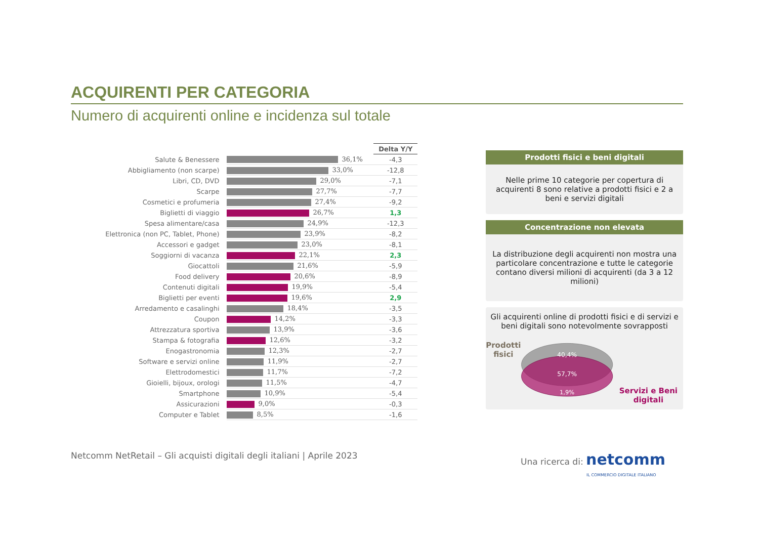ACQUIRENTI PER CATEGORIA
Numero di acquirenti online e incidenza sul totale
| | | Delta Y/Y |
| Salute & Benessere | 36,1% | -4,3 |
| Abbigliamento (non scarpe) | 33,0% | -12,8 |
| Libri, CD, DVD | 29,0% | -7,1 |
| Scarpe | 27,7% | -7,7 |
| Cosmetici e profumeria | 27,4% | -9,2 |
| Biglietti di viaggio | 26,7% | 1,3 |
| Spesa alimentare/casa | 24,9% | -12,3 |
| Elettronica (non PC, Tablet, Phone) | 23,9% | -8,2 |
| Accessori e gadget | 23,0% | -8,1 |
| Soggiorni di vacanza | 22,1% | 2,3 |
| Giocattoli | 21,6% | -5,9 |
| Food delivery | 20,6% | -8,9 |
| Contenuti digitali | 19,9% | -5,4 |
| Biglietti per eventi | 19,6% | 2,9 |
| Arredamento e casalinghi | 18,4% | -3,5 |
| Coupon | 14,2% | -3,3 |
| Attrezzatura sportiva | 13,9% | -3,6 |
| Stampa & fotografia | 12,6% | -3,2 |
| Enogastronomia | 12,3% | -2,7 |
| Software e servizi online | 11,9% | -2,7 |
| Elettrodomestici | 11,7% | -7,2 |
| Gioielli, bijoux, orologi | 11,5% | -4,7 |
| Smartphone | 10,9% | -5,4 |
| Assicurazioni | 9,0% | -0,3 |
| Computer e Tablet | 8,5% | -1,6 |
Prodotti fisici e beni digitali
Nelle prime 10 categorie per copertura di acquirenti 8 sono relative a prodotti fisici e 2 a beni e servizi digitali
Concentrazione non elevata
La distribuzione degli acquirenti non mostra una particolare concentrazione e tutte le categorie contano diversi milioni di acquirenti (da 3 a 12 milioni)
Gli acquirenti online di prodotti fisici e di servizi e beni digitali sono notevolmente sovrapposti
Prodotti fisici
40,4%
57,7%
1,9%
Servizi e Beni digitali
Netcomm NetRetail – Gli acquisti digitali degli italiani | Aprile 2023 Una ricerca di: netcomm
IL COMMERCIO DIGITALE ITALIANO